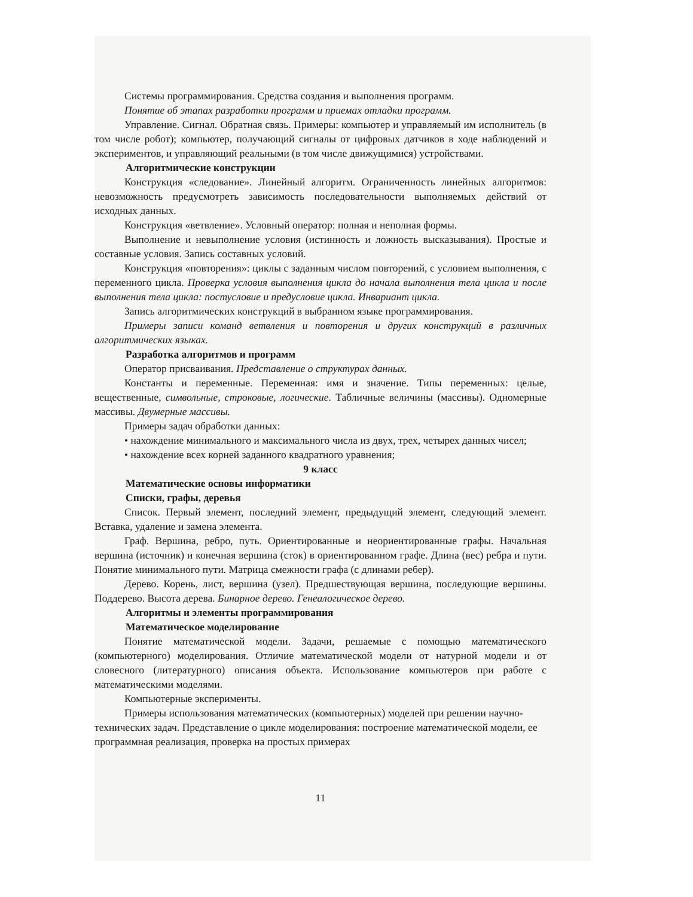Системы программирования. Средства создания и выполнения программ.
Понятие об этапах разработки программ и приемах отладки программ.
Управление. Сигнал. Обратная связь. Примеры: компьютер и управляемый им исполнитель (в том числе робот); компьютер, получающий сигналы от цифровых датчиков в ходе наблюдений и экспериментов, и управляющий реальными (в том числе движущимися) устройствами.
Алгоритмические конструкции
Конструкция «следование». Линейный алгоритм. Ограниченность линейных алгоритмов: невозможность предусмотреть зависимость последовательности выполняемых действий от исходных данных.
Конструкция «ветвление». Условный оператор: полная и неполная формы.
Выполнение и невыполнение условия (истинность и ложность высказывания). Простые и составные условия. Запись составных условий.
Конструкция «повторения»: циклы с заданным числом повторений, с условием выполнения, с переменного цикла. Проверка условия выполнения цикла до начала выполнения тела цикла и после выполнения тела цикла: постусловие и предусловие цикла. Инвариант цикла.
Запись алгоритмических конструкций в выбранном языке программирования.
Примеры записи команд ветвления и повторения и других конструкций в различных алгоритмических языках.
Разработка алгоритмов и программ
Оператор присваивания. Представление о структурах данных.
Константы и переменные. Переменная: имя и значение. Типы переменных: целые, вещественные, символьные, строковые, логические. Табличные величины (массивы). Одномерные массивы. Двумерные массивы.
Примеры задач обработки данных:
• нахождение минимального и максимального числа из двух, трех, четырех данных чисел;
• нахождение всех корней заданного квадратного уравнения;
9 класс
Математические основы информатики
Списки, графы, деревья
Список. Первый элемент, последний элемент, предыдущий элемент, следующий элемент. Вставка, удаление и замена элемента.
Граф. Вершина, ребро, путь. Ориентированные и неориентированные графы. Начальная вершина (источник) и конечная вершина (сток) в ориентированном графе. Длина (вес) ребра и пути. Понятие минимального пути. Матрица смежности графа (с длинами ребер).
Дерево. Корень, лист, вершина (узел). Предшествующая вершина, последующие вершины. Поддерево. Высота дерева. Бинарное дерево. Генеалогическое дерево.
Алгоритмы и элементы программирования
Математическое моделирование
Понятие математической модели. Задачи, решаемые с помощью математического (компьютерного) моделирования. Отличие математической модели от натурной модели и от словесного (литературного) описания объекта. Использование компьютеров при работе с математическими моделями.
Компьютерные эксперименты.
Примеры использования математических (компьютерных) моделей при решении научно-технических задач. Представление о цикле моделирования: построение математической модели, ее программная реализация, проверка на простых примерах
11